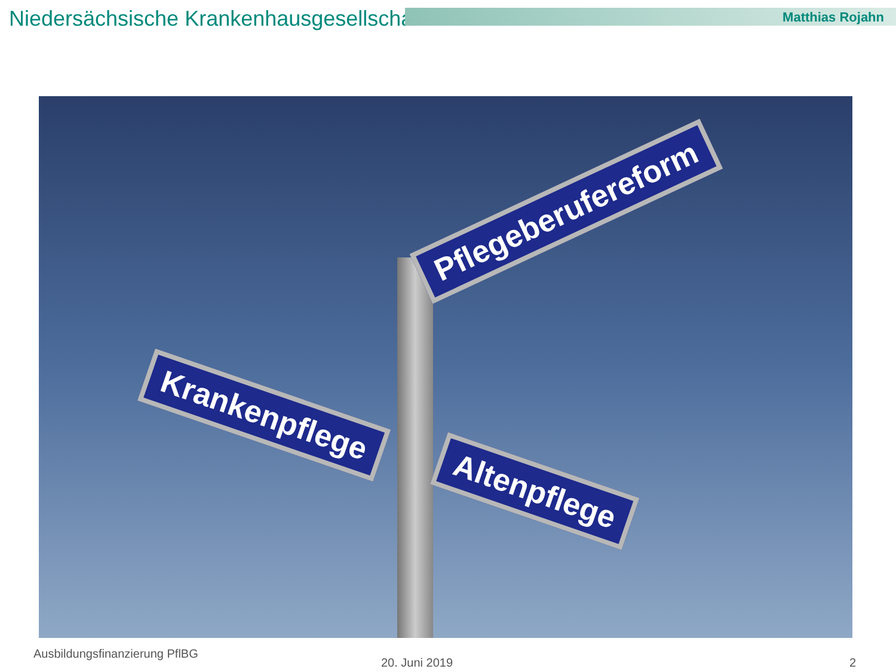Niedersächsische Krankenhausgesellschaft Matthias Rojahn
Pflegeberufereform
Krankenpflege
Altenpflege
Ausbildungsfinanzierung PflBG
20. Juni 2019 2